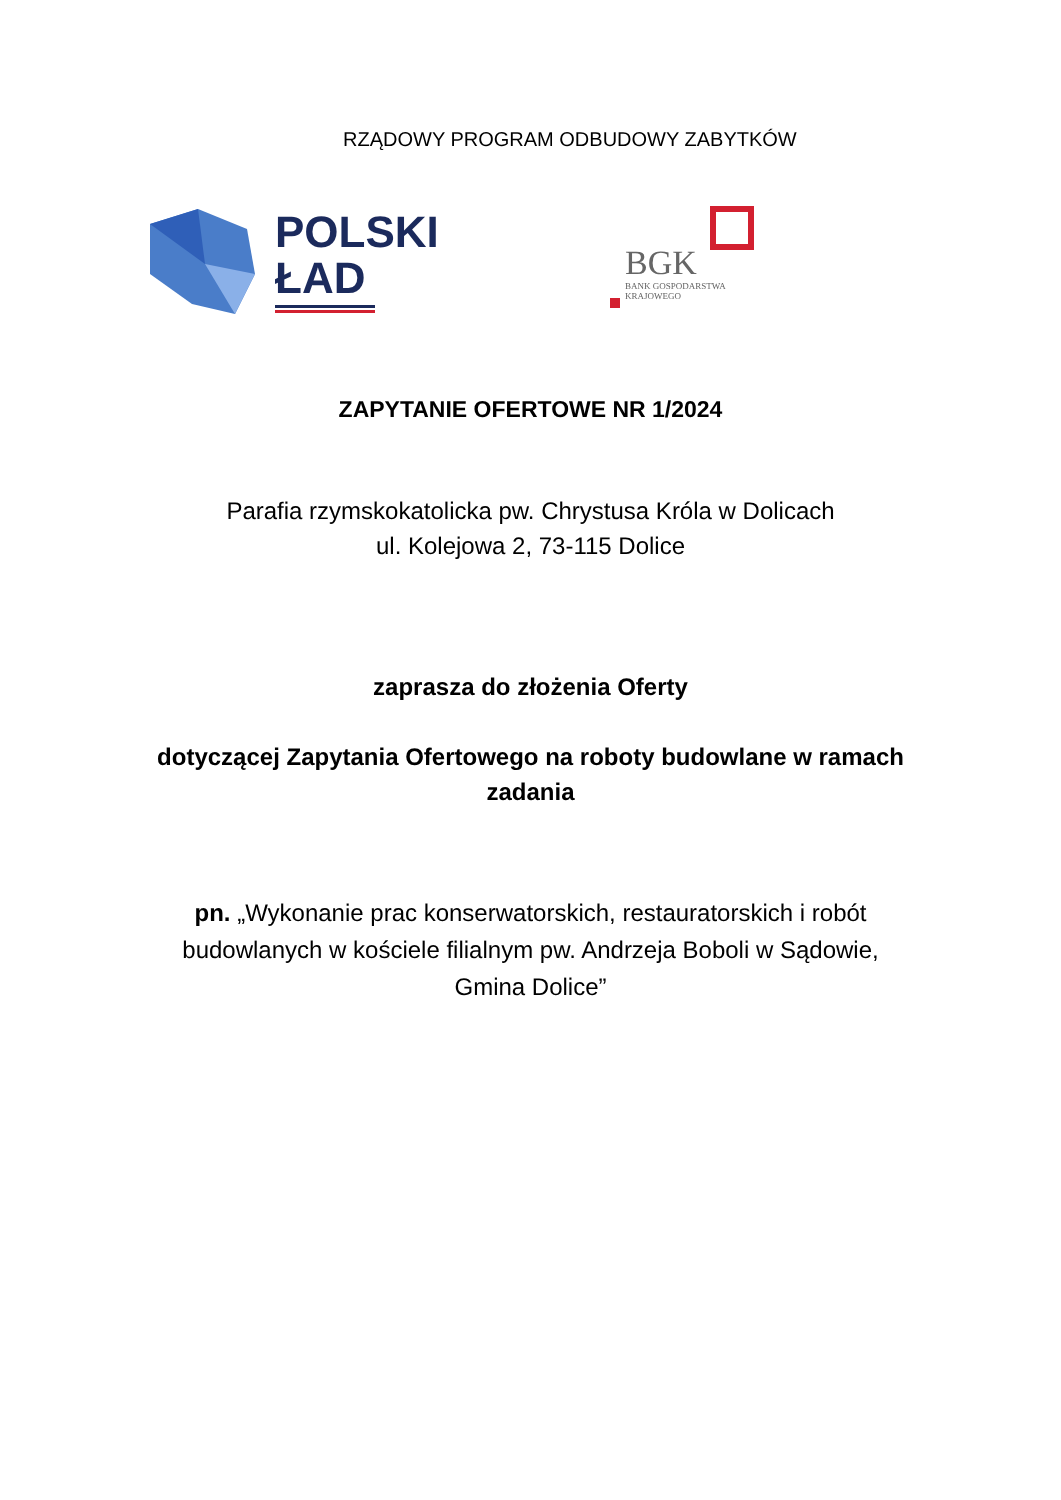RZĄDOWY PROGRAM ODBUDOWY ZABYTKÓW
POLSKI
ŁAD
BGK
BANK GOSPODARSTWA
KRAJOWEGO
ZAPYTANIE OFERTOWE NR 1/2024
Parafia rzymskokatolicka pw. Chrystusa Króla w Dolicach
ul. Kolejowa 2, 73-115 Dolice
zaprasza do złożenia Oferty
dotyczącej Zapytania Ofertowego na roboty budowlane w ramach
zadania
pn. „Wykonanie prac konserwatorskich, restauratorskich i robót
budowlanych w kościele filialnym pw. Andrzeja Boboli w Sądowie,
Gmina Dolice”